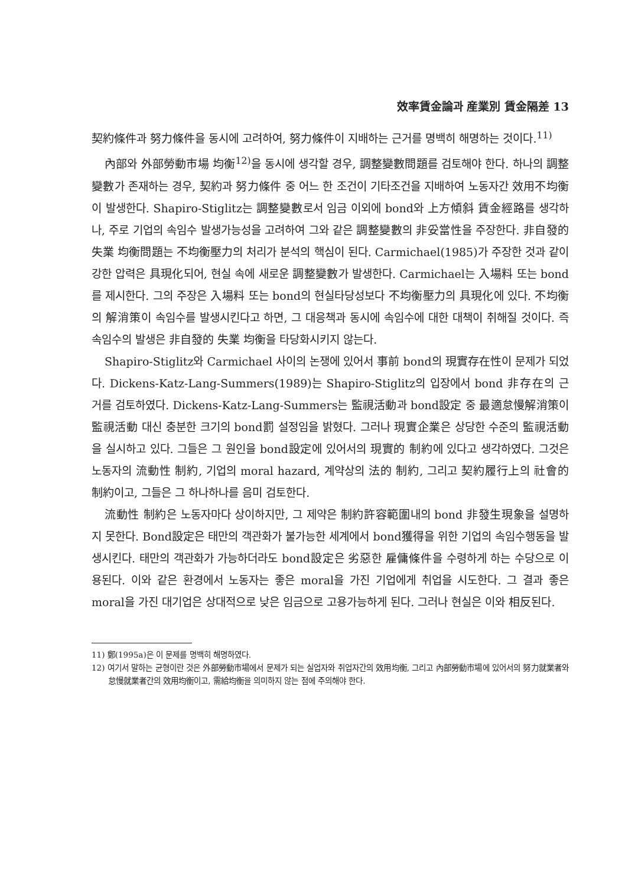效率賃金論과 産業別 賃金隔差 13
契約條件과 努力條件을 동시에 고려하여, 努力條件이 지배하는 근거를 명백히 해명하는 것이다.<sup>11)</sup>
內部와 外部勞動市場 均衡<sup>12)</sup>을 동시에 생각할 경우, 調整變數問題를 검토해야 한다. 하나의 調整變數가 존재하는 경우, 契約과 努力條件 중 어느 한 조건이 기타조건을 지배하여 노동자간 效用不均衡이 발생한다. Shapiro-Stiglitz는 調整變數로서 임금 이외에 bond와 上方傾斜 賃金經路를 생각하나, 주로 기업의 속임수 발생가능성을 고려하여 그와 같은 調整變數의 非妥當性을 주장한다. 非自發的 失業 均衡問題는 不均衡壓力의 처리가 분석의 핵심이 된다. Carmichael(1985)가 주장한 것과 같이 강한 압력은 具現化되어, 현실 속에 새로운 調整變數가 발생한다. Carmichael는 入場料 또는 bond를 제시한다. 그의 주장은 入場料 또는 bond의 현실타당성보다 不均衡壓力의 具現化에 있다. 不均衡의 解消策이 속임수를 발생시킨다고 하면, 그 대응책과 동시에 속임수에 대한 대책이 취해질 것이다. 즉 속임수의 발생은 非自發的 失業 均衡을 타당화시키지 않는다.
Shapiro-Stiglitz와 Carmichael 사이의 논쟁에 있어서 事前 bond의 現實存在性이 문제가 되었다. Dickens-Katz-Lang-Summers(1989)는 Shapiro-Stiglitz의 입장에서 bond 非存在의 근거를 검토하였다. Dickens-Katz-Lang-Summers는 監視活動과 bond設定 중 最適怠慢解消策이 監視活動 대신 충분한 크기의 bond罰 설정임을 밝혔다. 그러나 現實企業은 상당한 수준의 監視活動을 실시하고 있다. 그들은 그 원인을 bond設定에 있어서의 現實的 制約에 있다고 생각하였다. 그것은 노동자의 流動性 制約, 기업의 moral hazard, 계약상의 法的 制約, 그리고 契約履行上의 社會的 制約이고, 그들은 그 하나하나를 음미 검토한다.
流動性 制約은 노동자마다 상이하지만, 그 제약은 制約許容範圍내의 bond 非發生現象을 설명하지 못한다. Bond設定은 태만의 객관화가 불가능한 세계에서 bond獲得을 위한 기업의 속임수행동을 발생시킨다. 태만의 객관화가 가능하더라도 bond設定은 劣惡한 雇傭條件을 수령하게 하는 수당으로 이용된다. 이와 같은 환경에서 노동자는 좋은 moral을 가진 기업에게 취업을 시도한다. 그 결과 좋은 moral을 가진 대기업은 상대적으로 낮은 임금으로 고용가능하게 된다. 그러나 현실은 이와 相反된다.
11) 鄭(1995a)은 이 문제를 명백히 해명하였다.
12) 여기서 말하는 균형이란 것은 外部勞動市場에서 문제가 되는 실업자와 취업자간의 效用均衡, 그리고 內部勞動市場에 있어서의 努力就業者와 怠慢就業者간의 效用均衡이고, 需給均衡을 의미하지 않는 점에 주의해야 한다.